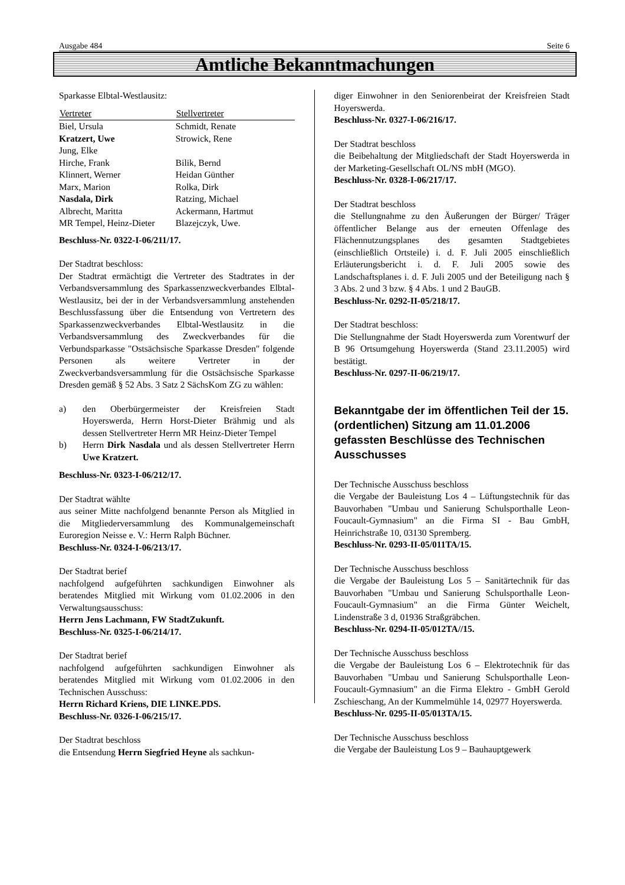Ausgabe 484 Seite 6
Amtliche Bekanntmachungen
Sparkasse Elbtal-Westlausitz:
| Vertreter | Stellvertreter |
| --- | --- |
| Biel, Ursula | Schmidt, Renate |
| Kratzert, Uwe | Strowick, Rene |
| Jung, Elke | |
| Hirche, Frank | Bilik, Bernd |
| Klinnert, Werner | Heidan Günther |
| Marx, Marion | Rolka, Dirk |
| Nasdala, Dirk | Ratzing, Michael |
| Albrecht, Maritta | Ackermann, Hartmut |
| MR Tempel, Heinz-Dieter | Blazejczyk, Uwe. |
Beschluss-Nr. 0322-I-06/211/17.
Der Stadtrat beschloss:
Der Stadtrat ermächtigt die Vertreter des Stadtrates in der Verbandsversammlung des Sparkassenzweckverbandes Elbtal-Westlausitz, bei der in der Verbandsversammlung anstehenden Beschlussfassung über die Entsendung von Vertretern des Sparkassenzweckverbandes Elbtal-Westlausitz in die Verbandsversammlung des Zweckverbandes für die Verbundsparkasse "Ostsächsische Sparkasse Dresden" folgende Personen als weitere Vertreter in der Zweckverbandsversammlung für die Ostsächsische Sparkasse Dresden gemäß § 52 Abs. 3 Satz 2 SächsKom ZG zu wählen:
a) den Oberbürgermeister der Kreisfreien Stadt Hoyerswerda, Herrn Horst-Dieter Brähmig und als dessen Stellvertreter Herrn MR Heinz-Dieter Tempel
b) Herrn Dirk Nasdala und als dessen Stellvertreter Herrn Uwe Kratzert.
Beschluss-Nr. 0323-I-06/212/17.
Der Stadtrat wählte
aus seiner Mitte nachfolgend benannte Person als Mitglied in die Mitgliederversammlung des Kommunalgemeinschaft Euroregion Neisse e. V.: Herrn Ralph Büchner.
Beschluss-Nr. 0324-I-06/213/17.
Der Stadtrat berief
nachfolgend aufgeführten sachkundigen Einwohner als beratendes Mitglied mit Wirkung vom 01.02.2006 in den Verwaltungsausschuss:
Herrn Jens Lachmann, FW StadtZukunft.
Beschluss-Nr. 0325-I-06/214/17.
Der Stadtrat berief
nachfolgend aufgeführten sachkundigen Einwohner als beratendes Mitglied mit Wirkung vom 01.02.2006 in den Technischen Ausschuss:
Herrn Richard Kriens, DIE LINKE.PDS.
Beschluss-Nr. 0326-I-06/215/17.
Der Stadtrat beschloss
die Entsendung Herrn Siegfried Heyne als sachkun-
diger Einwohner in den Seniorenbeirat der Kreisfreien Stadt Hoyerswerda.
Beschluss-Nr. 0327-I-06/216/17.
Der Stadtrat beschloss
die Beibehaltung der Mitgliedschaft der Stadt Hoyerswerda in der Marketing-Gesellschaft OL/NS mbH (MGO).
Beschluss-Nr. 0328-I-06/217/17.
Der Stadtrat beschloss
die Stellungnahme zu den Äußerungen der Bürger/ Träger öffentlicher Belange aus der erneuten Offenlage des Flächennutzungsplanes des gesamten Stadtgebietes (einschließlich Ortsteile) i. d. F. Juli 2005 einschließlich Erläuterungsbericht i. d. F. Juli 2005 sowie des Landschaftsplanes i. d. F. Juli 2005 und der Beteiligung nach § 3 Abs. 2 und 3 bzw. § 4 Abs. 1 und 2 BauGB.
Beschluss-Nr. 0292-II-05/218/17.
Der Stadtrat beschloss:
Die Stellungnahme der Stadt Hoyerswerda zum Vorentwurf der B 96 Ortsumgehung Hoyerswerda (Stand 23.11.2005) wird bestätigt.
Beschluss-Nr. 0297-II-06/219/17.
Bekanntgabe der im öffentlichen Teil der 15. (ordentlichen) Sitzung am 11.01.2006 gefassten Beschlüsse des Technischen Ausschusses
Der Technische Ausschuss beschloss
die Vergabe der Bauleistung Los 4 – Lüftungstechnik für das Bauvorhaben "Umbau und Sanierung Schulsporthalle Leon-Foucault-Gymnasium" an die Firma SI - Bau GmbH, Heinrichstraße 10, 03130 Spremberg.
Beschluss-Nr. 0293-II-05/011TA/15.
Der Technische Ausschuss beschloss
die Vergabe der Bauleistung Los 5 – Sanitärtechnik für das Bauvorhaben "Umbau und Sanierung Schulsporthalle Leon-Foucault-Gymnasium" an die Firma Günter Weichelt, Lindenstraße 3 d, 01936 Straßgräbchen.
Beschluss-Nr. 0294-II-05/012TA//15.
Der Technische Ausschuss beschloss
die Vergabe der Bauleistung Los 6 – Elektrotechnik für das Bauvorhaben "Umbau und Sanierung Schulsporthalle Leon-Foucault-Gymnasium" an die Firma Elektro - GmbH Gerold Zschieschang, An der Kummelmühle 14, 02977 Hoyerswerda.
Beschluss-Nr. 0295-II-05/013TA/15.
Der Technische Ausschuss beschloss
die Vergabe der Bauleistung Los 9 – Bauhauptgewerk